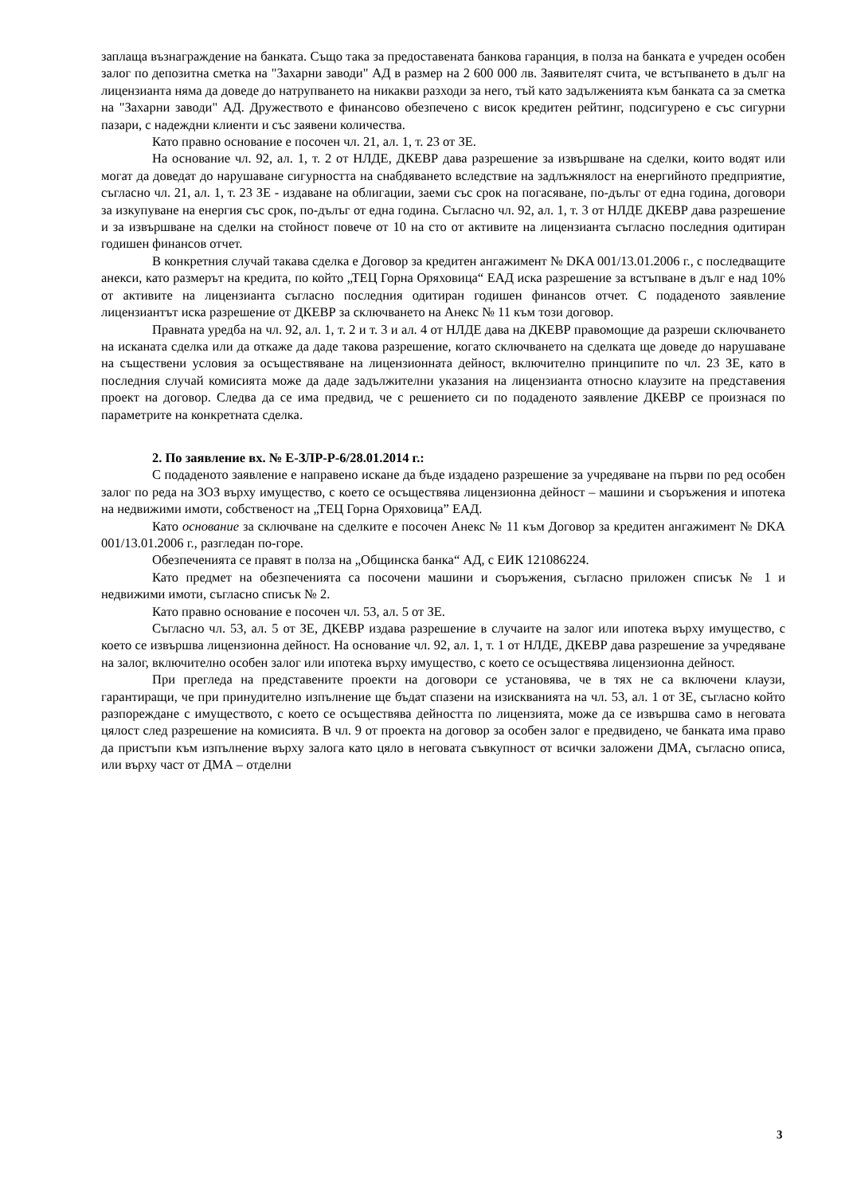заплаща възнаграждение на банката. Също така за предоставената банкова гаранция, в полза на банката е учреден особен залог по депозитна сметка на "Захарни заводи" АД в размер на 2 600 000 лв. Заявителят счита, че встъпването в дълг на лицензианта няма да доведе до натрупването на никакви разходи за него, тъй като задълженията към банката са за сметка на "Захарни заводи" АД. Дружеството е финансово обезпечено с висок кредитен рейтинг, подсигурено е със сигурни пазари, с надеждни клиенти и със заявени количества.
Като правно основание е посочен чл. 21, ал. 1, т. 23 от ЗЕ.
На основание чл. 92, ал. 1, т. 2 от НЛДЕ, ДКЕВР дава разрешение за извършване на сделки, които водят или могат да доведат до нарушаване сигурността на снабдяването вследствие на задлъжнялост на енергийното предприятие, съгласно чл. 21, ал. 1, т. 23 ЗЕ - издаване на облигации, заеми със срок на погасяване, по-дълъг от една година, договори за изкупуване на енергия със срок, по-дълъг от една година. Съгласно чл. 92, ал. 1, т. 3 от НЛДЕ ДКЕВР дава разрешение и за извършване на сделки на стойност повече от 10 на сто от активите на лицензианта съгласно последния одитиран годишен финансов отчет.
В конкретния случай такава сделка е Договор за кредитен ангажимент № DKA 001/13.01.2006 г., с последващите анекси, като размерът на кредита, по който „ТЕЦ Горна Оряховица“ ЕАД иска разрешение за встъпване в дълг е над 10% от активите на лицензианта съгласно последния одитиран годишен финансов отчет. С подаденото заявление лицензиантът иска разрешение от ДКЕВР за сключването на Анекс № 11 към този договор.
Правната уредба на чл. 92, ал. 1, т. 2 и т. 3 и ал. 4 от НЛДЕ дава на ДКЕВР правомощие да разреши сключването на исканата сделка или да откаже да даде такова разрешение, когато сключването на сделката ще доведе до нарушаване на съществени условия за осъществяване на лицензионната дейност, включително принципите по чл. 23 ЗЕ, като в последния случай комисията може да даде задължителни указания на лицензианта относно клаузите на представения проект на договор. Следва да се има предвид, че с решението си по подаденото заявление ДКЕВР се произнася по параметрите на конкретната сделка.
2. По заявление вх. № Е-ЗЛР-Р-6/28.01.2014 г.:
С подаденото заявление е направено искане да бъде издадено разрешение за учредяване на първи по ред особен залог по реда на ЗОЗ върху имущество, с което се осъществява лицензионна дейност – машини и съоръжения и ипотека на недвижими имоти, собственост на „ТЕЦ Горна Оряховица” ЕАД.
Като основание за сключване на сделките е посочен Анекс № 11 към Договор за кредитен ангажимент № DKA 001/13.01.2006 г., разгледан по-горе.
Обезпеченията се правят в полза на „Общинска банка“ АД, с ЕИК 121086224.
Като предмет на обезпеченията са посочени машини и съоръжения, съгласно приложен списък № 1 и недвижими имоти, съгласно списък № 2.
Като правно основание е посочен чл. 53, ал. 5 от ЗЕ.
Съгласно чл. 53, ал. 5 от ЗЕ, ДКЕВР издава разрешение в случаите на залог или ипотека върху имущество, с което се извършва лицензионна дейност. На основание чл. 92, ал. 1, т. 1 от НЛДЕ, ДКЕВР дава разрешение за учредяване на залог, включително особен залог или ипотека върху имущество, с което се осъществява лицензионна дейност.
При прегледа на представените проекти на договори се установява, че в тях не са включени клаузи, гарантиращи, че при принудително изпълнение ще бъдат спазени на изискванията на чл. 53, ал. 1 от ЗЕ, съгласно който разпореждане с имуществото, с което се осъществява дейността по лицензията, може да се извършва само в неговата цялост след разрешение на комисията. В чл. 9 от проекта на договор за особен залог е предвидено, че банката има право да пристъпи към изпълнение върху залога като цяло в неговата съвкупност от всички заложени ДМА, съгласно описа, или върху част от ДМА – отделни
3